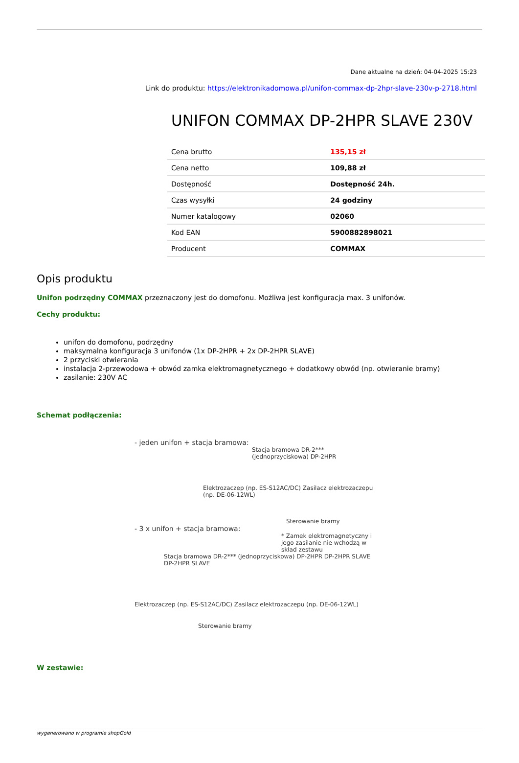Dane aktualne na dzień: 04-04-2025 15:23
Link do produktu: https://elektronikadomowa.pl/unifon-commax-dp-2hpr-slave-230v-p-2718.html
UNIFON COMMAX DP-2HPR SLAVE 230V
| Cena brutto | 135,15 zł |
| Cena netto | 109,88 zł |
| Dostępność | Dostępność 24h. |
| Czas wysyłki | 24 godziny |
| Numer katalogowy | 02060 |
| Kod EAN | 5900882898021 |
| Producent | COMMAX |
Opis produktu
Unifon podrzędny COMMAX przeznaczony jest do domofonu. Możliwa jest konfiguracja max. 3 unifonów.
Cechy produktu:
unifon do domofonu, podrzędny
maksymalna konfiguracja 3 unifonów (1x DP-2HPR + 2x DP-2HPR SLAVE)
2 przyciski otwierania
instalacja 2-przewodowa + obwód zamka elektromagnetycznego + dodatkowy obwód (np. otwieranie bramy)
zasilanie: 230V AC
Schemat podłączenia:
- jeden unifon + stacja bramowa:
Stacja bramowa DR-2*** (jednoprzyciskowa) DP-2HPR
Elektrozaczep (np. ES-S12AC/DC) Zasilacz elektrozaczepu (np. DE-06-12WL)
Sterowanie bramy
- 3 x unifon + stacja bramowa:
* Zamek elektromagnetyczny i jego zasilanie nie wchodzą w skład zestawu
Stacja bramowa DR-2*** (jednoprzyciskowa) DP-2HPR DP-2HPR SLAVE DP-2HPR SLAVE
Elektrozaczep (np. ES-S12AC/DC) Zasilacz elektrozaczepu (np. DE-06-12WL)
Sterowanie bramy
W zestawie:
wygenerowano w programie shopGold